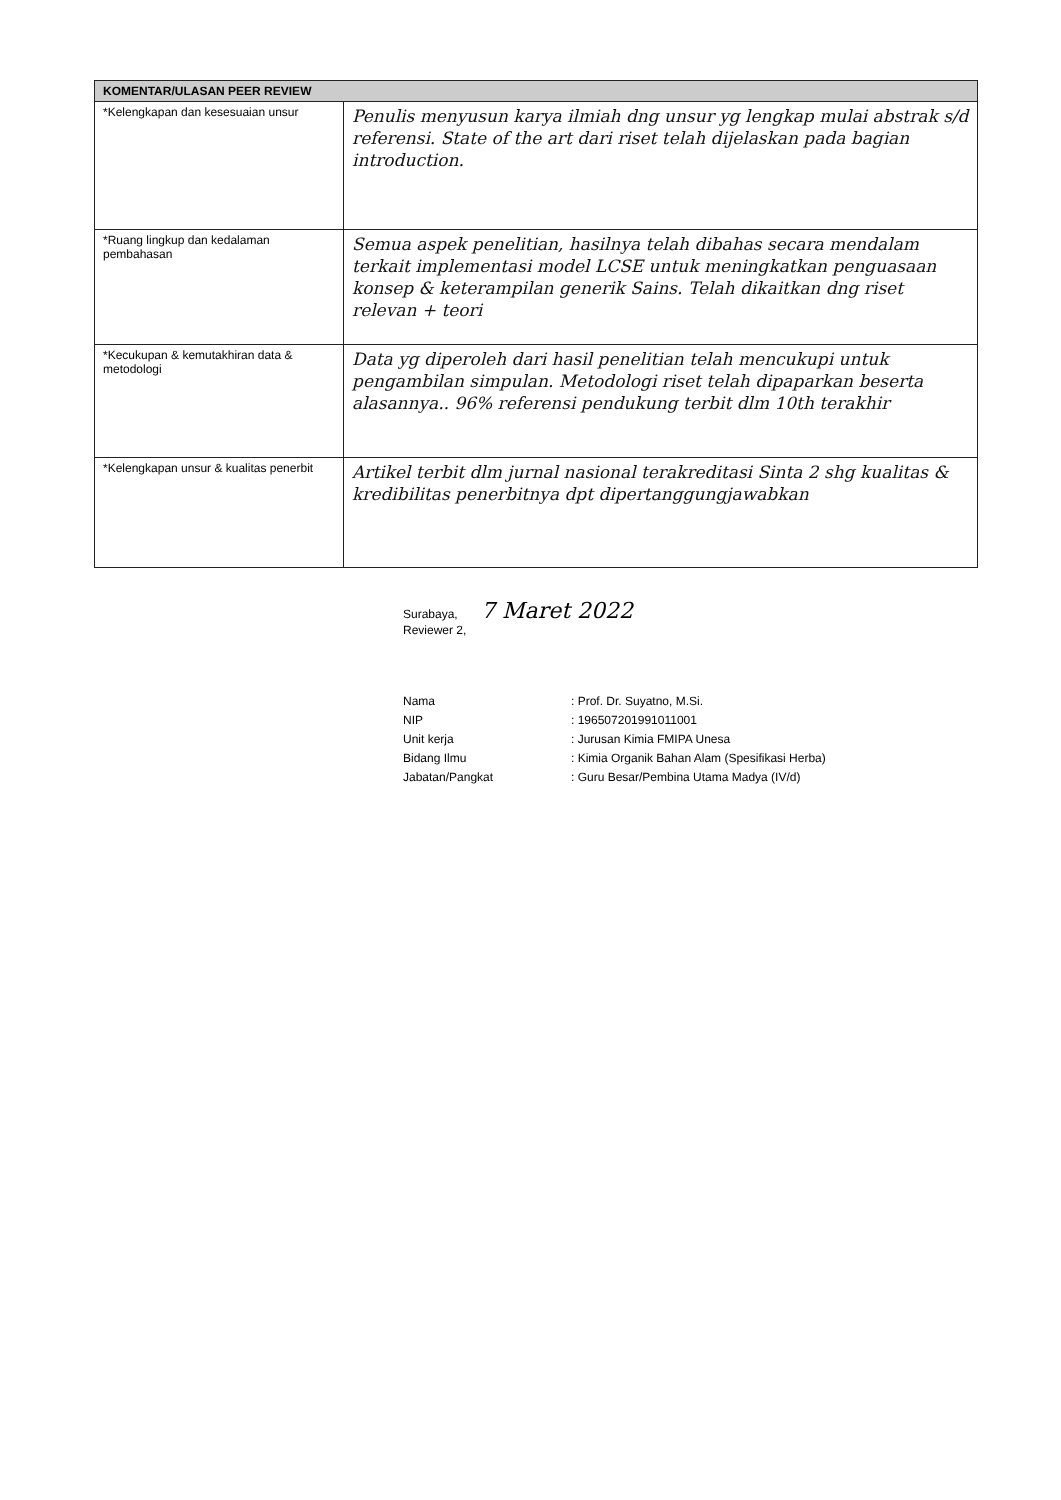| KOMENTAR/ULASAN PEER REVIEW | |
| --- | --- |
| *Kelengkapan dan kesesuaian unsur | Penulis menyusun karya ilmiah dng unsur yg lengkap mulai abstrak s/d referensi. State of the art dari riset telah dijelaskan pada bagian introduction. |
| *Ruang lingkup dan kedalaman pembahasan | Semua aspek penelitian, hasilnya telah dibahas secara mendalam terkait implementasi model LCSE untuk meningkatkan penguasaan konsep & keterampilan generik Sains. Telah dikaitkan dng riset relevan + teori |
| *Kecukupan & kemutakhiran data & metodologi | Data yg diperoleh dari hasil penelitian telah mencukupi untuk pengambilan simpulan. Metodologi riset telah dipaparkan beserta alasannya.. 96% referensi pendukung terbit dlm 10th terakhir |
| *Kelengkapan unsur & kualitas penerbit | Artikel terbit dlm jurnal nasional terakreditasi Sinta 2 shg kualitas & kredibilitas penerbitnya dpt dipertanggungjawabkan |
Surabaya, 7 Maret 2022
Reviewer 2,
Nama: Prof. Dr. Suyatno, M.Si.
NIP: 196507201991011001
Unit kerja: Jurusan Kimia FMIPA Unesa
Bidang Ilmu: Kimia Organik Bahan Alam (Spesifikasi Herba)
Jabatan/Pangkat: Guru Besar/Pembina Utama Madya (IV/d)